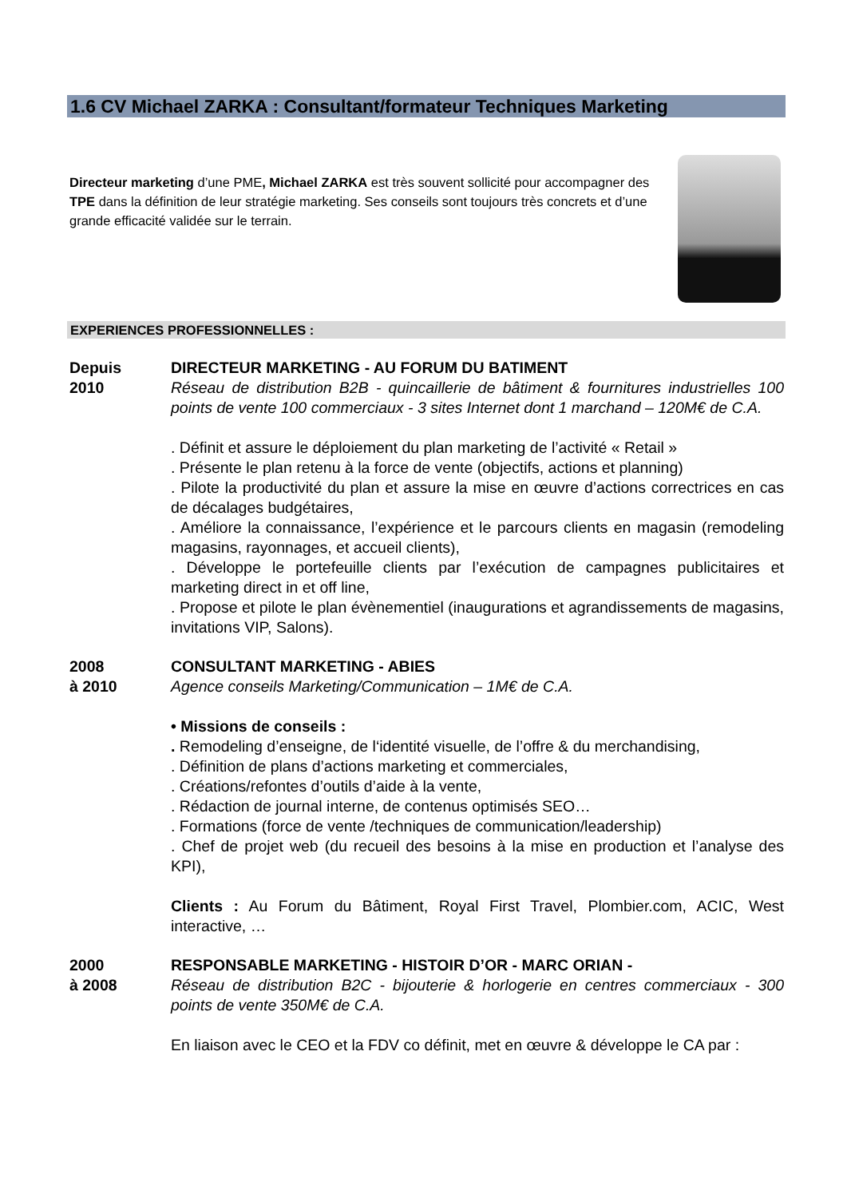1.6 CV Michael ZARKA : Consultant/formateur Techniques Marketing
Directeur marketing d’une PME, Michael ZARKA est très souvent sollicité pour accompagner des TPE dans la définition de leur stratégie marketing. Ses conseils sont toujours très concrets et d’une grande efficacité validée sur le terrain.
EXPERIENCES PROFESSIONNELLES :
Depuis
2010
DIRECTEUR MARKETING - AU FORUM DU BATIMENT
Réseau de distribution B2B - quincaillerie de bâtiment & fournitures industrielles 100 points de vente 100 commerciaux - 3 sites Internet dont 1 marchand – 120M€ de C.A.
. Définit et assure le déploiement du plan marketing de l’activité « Retail »
. Présente le plan retenu à la force de vente (objectifs, actions et planning)
. Pilote la productivité du plan et assure la mise en œuvre d’actions correctrices en cas de décalages budgétaires,
. Améliore la connaissance, l’expérience et le parcours clients en magasin (remodeling magasins, rayonnages, et accueil clients),
. Développe le portefeuille clients par l’exécution de campagnes publicitaires et marketing direct in et off line,
. Propose et pilote le plan évènementiel (inaugurations et agrandissements de magasins, invitations VIP, Salons).
2008
à 2010
CONSULTANT MARKETING - ABIES
Agence conseils Marketing/Communication – 1M€ de C.A.
• Missions de conseils :
. Remodeling d’enseigne, de l‘identité visuelle, de l’offre & du merchandising,
. Définition de plans d’actions marketing et commerciales,
. Créations/refontes d’outils d’aide à la vente,
. Rédaction de journal interne, de contenus optimisés SEO…
. Formations (force de vente /techniques de communication/leadership)
. Chef de projet web (du recueil des besoins à la mise en production et l’analyse des KPI),
Clients : Au Forum du Bâtiment, Royal First Travel, Plombier.com, ACIC, West interactive, …
2000
à 2008
RESPONSABLE MARKETING - HISTOIR D’OR - MARC ORIAN -
Réseau de distribution B2C - bijouterie & horlogerie en centres commerciaux - 300 points de vente 350M€ de C.A.
En liaison avec le CEO et la FDV co définit, met en œuvre & développe le CA par :